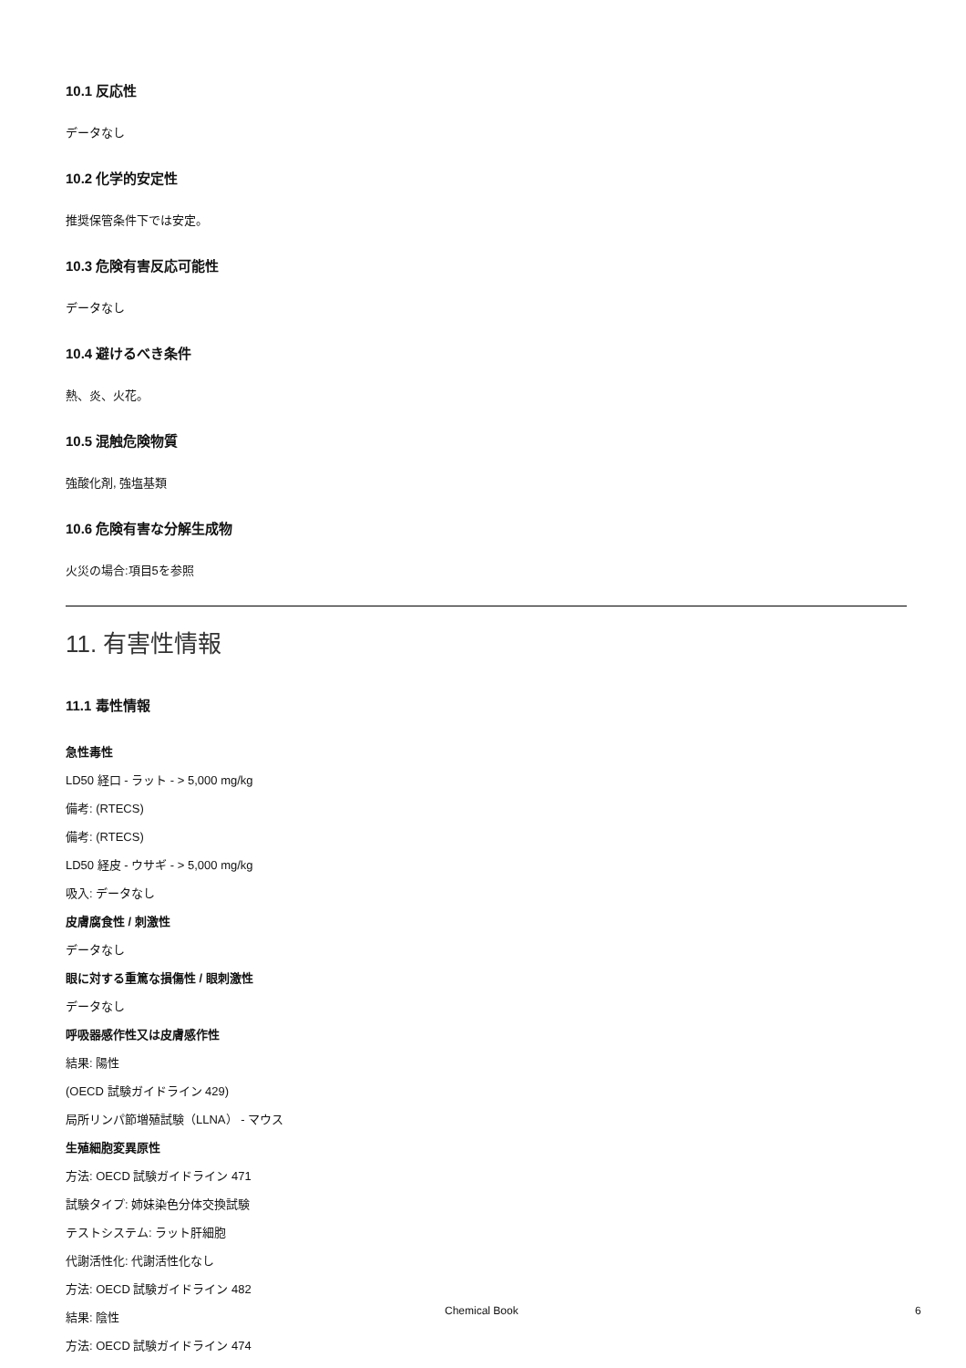10.1 反応性
データなし
10.2 化学的安定性
推奨保管条件下では安定。
10.3 危険有害反応可能性
データなし
10.4 避けるべき条件
熱、炎、火花。
10.5 混触危険物質
強酸化剤, 強塩基類
10.6 危険有害な分解生成物
火災の場合:項目5を参照
11. 有害性情報
11.1 毒性情報
急性毒性
LD50 経口 - ラット - > 5,000 mg/kg
備考: (RTECS)
備考: (RTECS)
LD50 経皮 - ウサギ - > 5,000 mg/kg
吸入: データなし
皮膚腐食性 / 刺激性
データなし
眼に対する重篤な損傷性 / 眼刺激性
データなし
呼吸器感作性又は皮膚感作性
結果: 陽性
(OECD 試験ガイドライン 429)
局所リンパ節増殖試験（LLNA） - マウス
生殖細胞変異原性
方法: OECD 試験ガイドライン 471
試験タイプ: 姉妹染色分体交換試験
テストシステム: ラット肝細胞
代謝活性化: 代謝活性化なし
方法: OECD 試験ガイドライン 482
結果: 陰性
方法: OECD 試験ガイドライン 474
Chemical Book 6